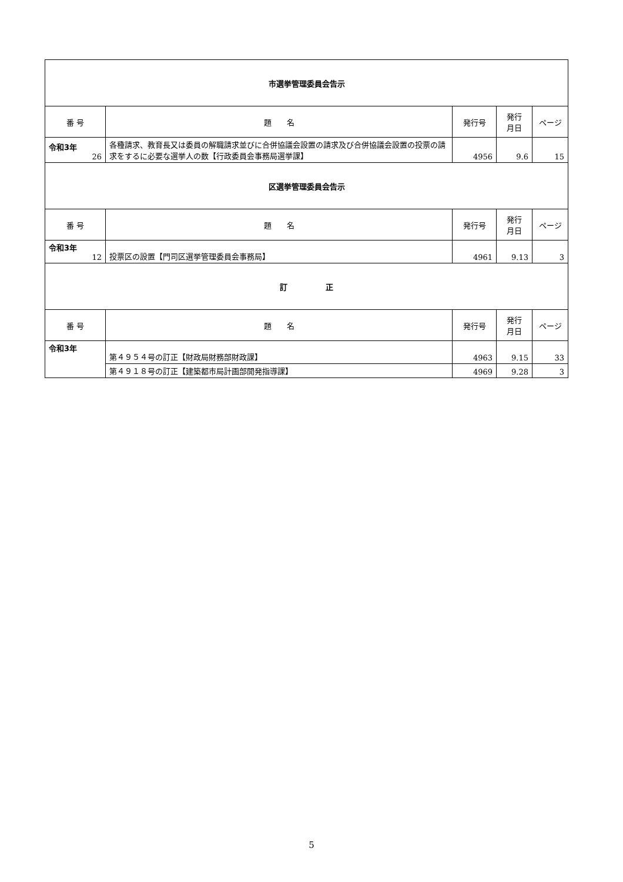| 市選挙管理委員会告示 | | | | |
| 番 号 | 題 名 | 発行号 | 発行 月日 | ページ |
| 令和3年 26 | 各種請求、教育長又は委員の解職請求並びに合併協議会設置の請求及び合併協議会設置の投票の請求をするに必要な選挙人の数【行政委員会事務局選挙課】 | 4956 | 9.6 | 15 |
| 区選挙管理委員会告示 | | | | |
| 番 号 | 題 名 | 発行号 | 発行 月日 | ページ |
| 令和3年 12 | 投票区の設置【門司区選挙管理委員会事務局】 | 4961 | 9.13 | 3 |
| 訂 正 | | | | |
| 番 号 | 題 名 | 発行号 | 発行 月日 | ページ |
| 令和3年 | 第４９５４号の訂正【財政局財務部財政課】 | 4963 | 9.15 | 33 |
| | 第４９１８号の訂正【建築都市局計画部開発指導課】 | 4969 | 9.28 | 3 |
5